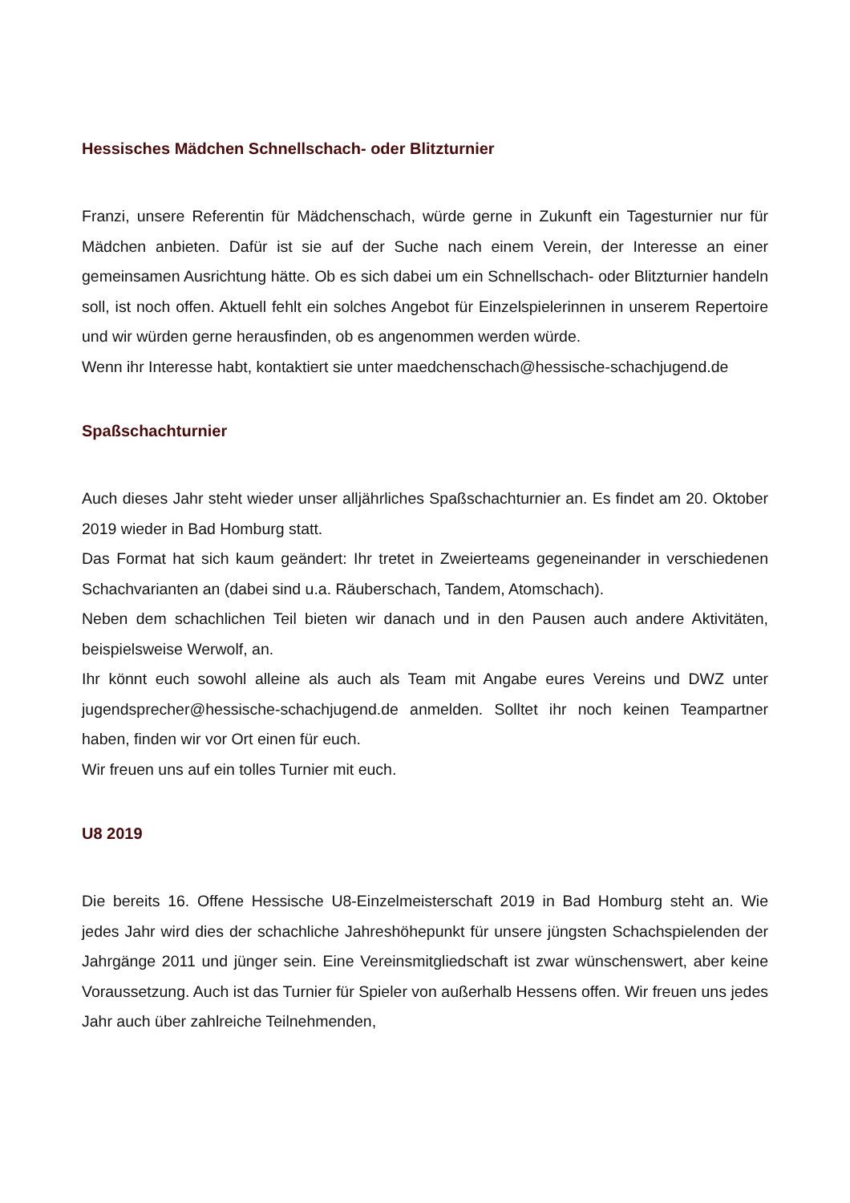Hessisches Mädchen Schnellschach- oder Blitzturnier
Franzi, unsere Referentin für Mädchenschach, würde gerne in Zukunft ein Tagesturnier nur für Mädchen anbieten. Dafür ist sie auf der Suche nach einem Verein, der Interesse an einer gemeinsamen Ausrichtung hätte. Ob es sich dabei um ein Schnellschach- oder Blitzturnier handeln soll, ist noch offen. Aktuell fehlt ein solches Angebot für Einzelspielerinnen in unserem Repertoire und wir würden gerne herausfinden, ob es angenommen werden würde.
Wenn ihr Interesse habt, kontaktiert sie unter maedchenschach@hessische-schachjugend.de
Spaßschachturnier
Auch dieses Jahr steht wieder unser alljährliches Spaßschachturnier an. Es findet am 20. Oktober 2019 wieder in Bad Homburg statt.
Das Format hat sich kaum geändert: Ihr tretet in Zweierteams gegeneinander in verschiedenen Schachvarianten an (dabei sind u.a. Räuberschach, Tandem, Atomschach).
Neben dem schachlichen Teil bieten wir danach und in den Pausen auch andere Aktivitäten, beispielsweise Werwolf, an.
Ihr könnt euch sowohl alleine als auch als Team mit Angabe eures Vereins und DWZ unter jugendsprecher@hessische-schachjugend.de anmelden. Solltet ihr noch keinen Teampartner haben, finden wir vor Ort einen für euch.
Wir freuen uns auf ein tolles Turnier mit euch.
U8 2019
Die bereits 16. Offene Hessische U8-Einzelmeisterschaft 2019 in Bad Homburg steht an. Wie jedes Jahr wird dies der schachliche Jahreshöhepunkt für unsere jüngsten Schachspielenden der Jahrgänge 2011 und jünger sein. Eine Vereinsmitgliedschaft ist zwar wünschenswert, aber keine Voraussetzung. Auch ist das Turnier für Spieler von außerhalb Hessens offen. Wir freuen uns jedes Jahr auch über zahlreiche Teilnehmenden,